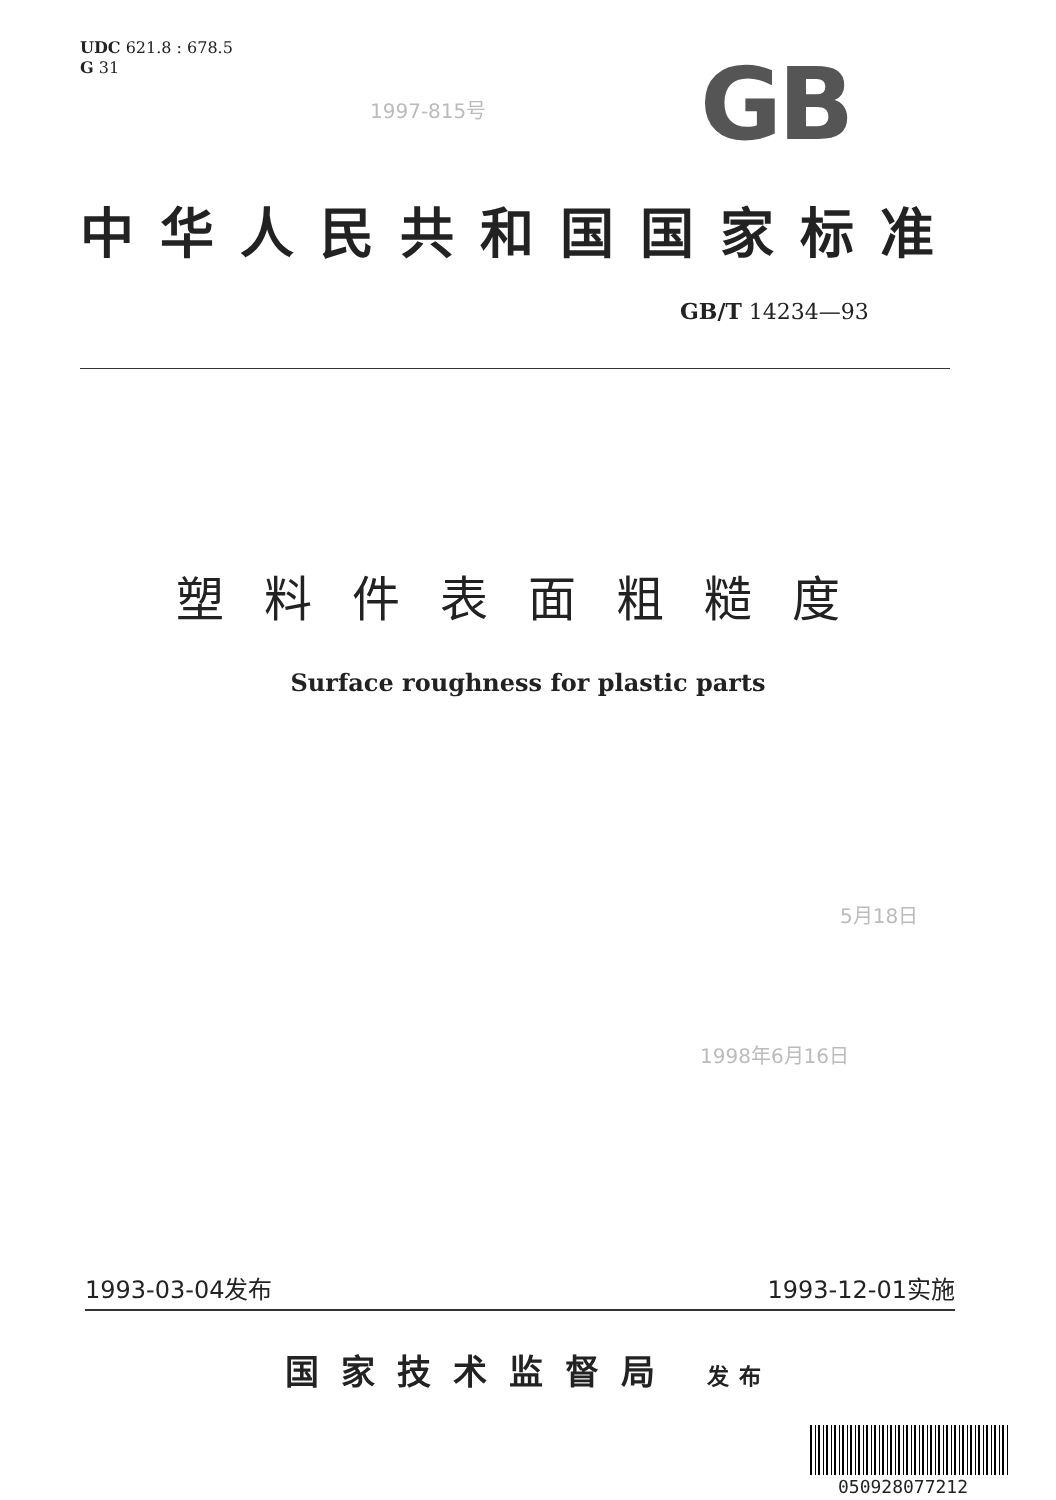UDC 621.8 : 678.5
G 31
1997-815号 GB
中华人民共和国国家标准
GB/T 14234—93
塑料件表面粗糙度
Surface roughness for plastic parts
5月18日
1998年6月16日
1993-03-04发布 1993-12-01实施
国家技术监督局 发布
050928077212